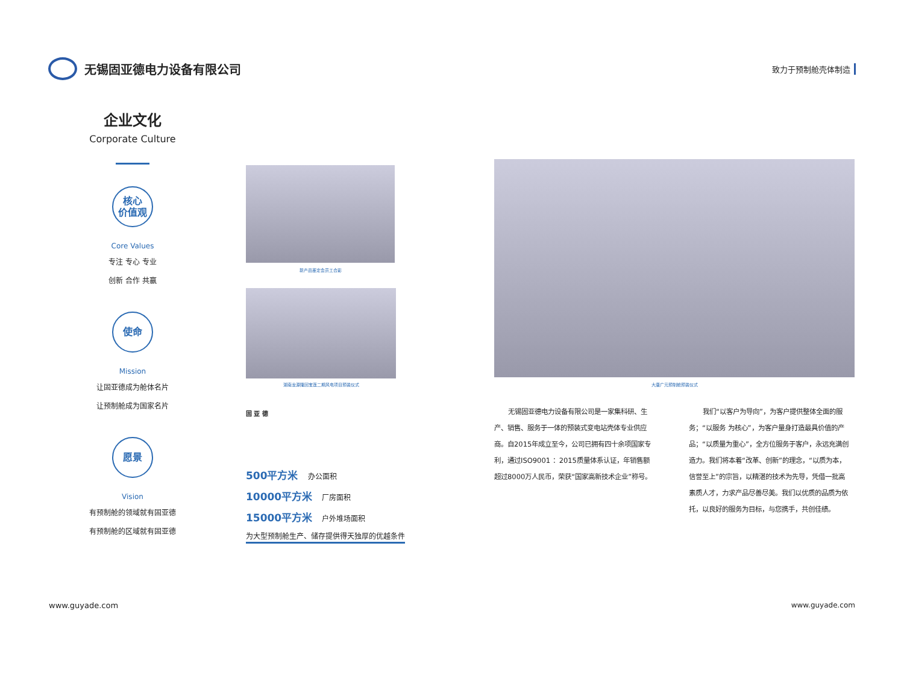无锡固亚德电力设备有限公司
致力于预制舱壳体制造
企业文化
Corporate Culture
核心
价值观
Core Values
专注 专心 专业
创新 合作 共赢
使命
Mission
让固亚德成为舱体名片
让预制舱成为国家名片
愿景
Vision
有预制舱的领域就有固亚德
有预制舱的区域就有固亚德
新产品鉴定会员工合影
湖南龙源隆回宝莲二期风电项目预装仪式 大唐广元预制舱预装仪式
固 亚 德
500平方米 办公面积
10000平方米 厂房面积
15000平方米 户外堆场面积
为大型预制舱生产、储存提供得天独厚的优越条件
无锡固亚德电力设备有限公司是一家集科研、生产、销售、服务于一体的预装式变电站壳体专业供应商。自2015年成立至今，公司已拥有四十余项国家专利，通过ISO9001 ：2015质量体系认证，年销售额超过8000万人民币，荣获“国家高新技术企业”称号。
我们“以客户为导向”，为客户提供整体全面的服务；“以服务 为核心”，为客户量身打造最具价值的产品；“以质量为重心”，全方位服务于客户，永远充满创造力。我们将本着“改革、创新”的理念，“以质为本，信誉至上”的宗旨，以精湛的技术为先导，凭借一批高素质人才，力求产品尽善尽美。我们以优质的品质为依托，以良好的服务为目标，与您携手，共创佳绩。
www.guyade.com www.guyade.com